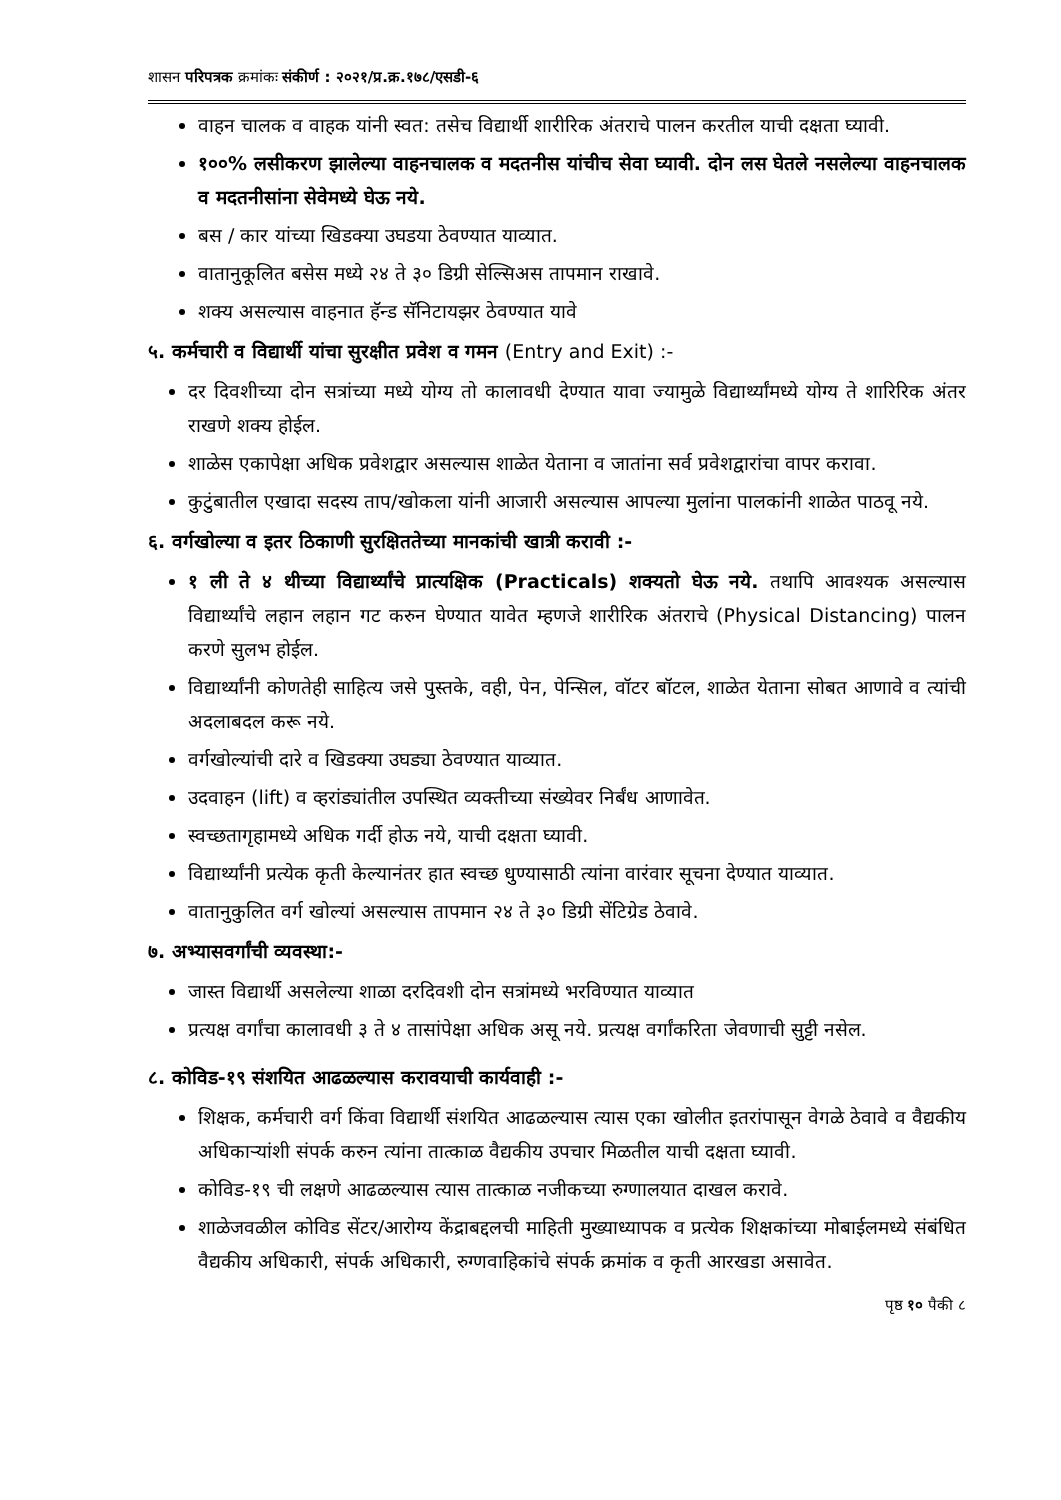शासन परिपत्रक क्रमांकः संकीर्ण : २०२१/प्र.क्र.१७८/एसडी-६
वाहन चालक व वाहक यांनी स्वत: तसेच विद्यार्थी शारीरिक अंतराचे पालन करतील याची दक्षता घ्यावी.
१००% लसीकरण झालेल्या वाहनचालक व मदतनीस यांचीच सेवा घ्यावी. दोन लस घेतले नसलेल्या वाहनचालक व मदतनीसांना सेवेमध्ये घेऊ नये.
बस / कार यांच्या खिडक्या उघडया ठेवण्यात याव्यात.
वातानुकूलित बसेस मध्ये २४ ते ३० डिग्री सेल्सिअस तापमान राखावे.
शक्य असल्यास वाहनात हॅन्ड सॅनिटायझर ठेवण्यात यावे
५. कर्मचारी व विद्यार्थी यांचा सुरक्षीत प्रवेश व गमन (Entry and Exit) :-
दर दिवशीच्या दोन सत्रांच्या मध्ये योग्य तो कालावधी देण्यात यावा ज्यामुळे विद्यार्थ्यांमध्ये योग्य ते शारिरिक अंतर राखणे शक्य होईल.
शाळेस एकापेक्षा अधिक प्रवेशद्वार असल्यास शाळेत येताना व जातांना सर्व प्रवेशद्वारांचा वापर करावा.
कुटुंबातील एखादा सदस्य ताप/खोकला यांनी आजारी असल्यास आपल्या मुलांना पालकांनी शाळेत पाठवू नये.
६. वर्गखोल्या व इतर ठिकाणी सुरक्षिततेच्या मानकांची खात्री करावी :-
१ ली ते ४ थीच्या विद्यार्थ्यांचे प्रात्यक्षिक (Practicals) शक्यतो घेऊ नये. तथापि आवश्यक असल्यास विद्यार्थ्यांचे लहान लहान गट करुन घेण्यात यावेत म्हणजे शारीरिक अंतराचे (Physical Distancing) पालन करणे सुलभ होईल.
विद्यार्थ्यांनी कोणतेही साहित्य जसे पुस्तके, वही, पेन, पेन्सिल, वॉटर बॉटल, शाळेत येताना सोबत आणावे व त्यांची अदलाबदल करू नये.
वर्गखोल्यांची दारे व खिडक्या उघड्या ठेवण्यात याव्यात.
उदवाहन (lift) व व्हरांड्यांतील उपस्थित व्यक्तीच्या संख्येवर निर्बंध आणावेत.
स्वच्छतागृहामध्ये अधिक गर्दी होऊ नये, याची दक्षता घ्यावी.
विद्यार्थ्यांनी प्रत्येक कृती केल्यानंतर हात स्वच्छ धुण्यासाठी त्यांना वारंवार सूचना देण्यात याव्यात.
वातानुकुलित वर्ग खोल्यां असल्यास तापमान २४ ते ३० डिग्री सेंटिग्रेड ठेवावे.
७. अभ्यासवर्गांची व्यवस्था:-
जास्त विद्यार्थी असलेल्या शाळा दरदिवशी दोन सत्रांमध्ये भरविण्यात याव्यात
प्रत्यक्ष वर्गांचा कालावधी ३ ते ४ तासांपेक्षा अधिक असू नये. प्रत्यक्ष वर्गांकरिता जेवणाची सुट्टी नसेल.
८. कोविड-१९ संशयित आढळल्यास करावयाची कार्यवाही :-
शिक्षक, कर्मचारी वर्ग किंवा विद्यार्थी संशयित आढळल्यास त्यास एका खोलीत इतरांपासून वेगळे ठेवावे व वैद्यकीय अधिकाऱ्यांशी संपर्क करुन त्यांना तात्काळ वैद्यकीय उपचार मिळतील याची दक्षता घ्यावी.
कोविड-१९ ची लक्षणे आढळल्यास त्यास तात्काळ नजीकच्या रुग्णालयात दाखल करावे.
शाळेजवळील कोविड सेंटर/आरोग्य केंद्राबद्दलची माहिती मुख्याध्यापक व प्रत्येक शिक्षकांच्या मोबाईलमध्ये संबंधित वैद्यकीय अधिकारी, संपर्क अधिकारी, रुग्णवाहिकांचे संपर्क क्रमांक व कृती आरखडा असावेत.
पृष्ठ १० पैकी ८